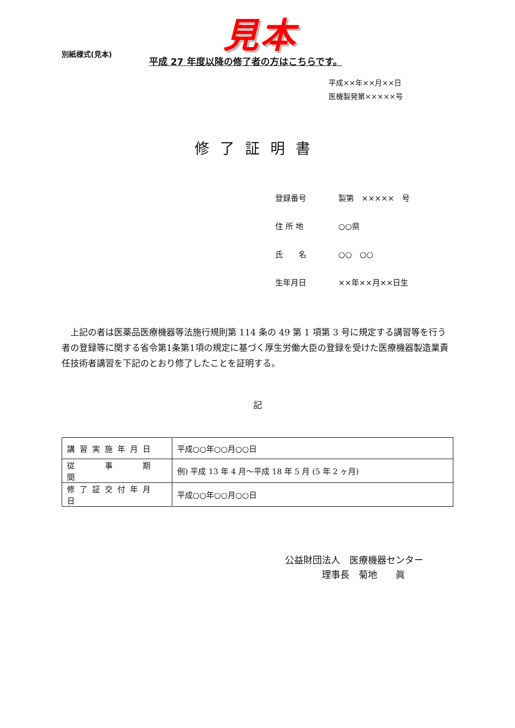見本
別紙様式(見本)
平成 27 年度以降の修了者の方はこちらです。
平成××年××月××日
医機製発第×××××号
修了証明書
登録番号 製第　×××××　号
住 所 地 ○○県
氏　　名 ○○　○○
生年月日 ××年××月××日生
　上記の者は医薬品医療機器等法施行規則第 114 条の 49 第 1 項第 3 号に規定する講習等を行う者の登録等に関する省令第1条第1項の規定に基づく厚生労働大臣の登録を受けた医療機器製造業責任技術者講習を下記のとおり修了したことを証明する。
記
| 講習実施年月日 | 平成○○年○○月○○日 |
| 従 事 期 間 | 例) 平成 13 年 4 月～平成 18 年 5 月 (5 年 2 ヶ月) |
| 修了証交付年月日 | 平成○○年○○月○○日 |
公益財団法人　医療機器センター
　　　　理事長　菊地　　眞